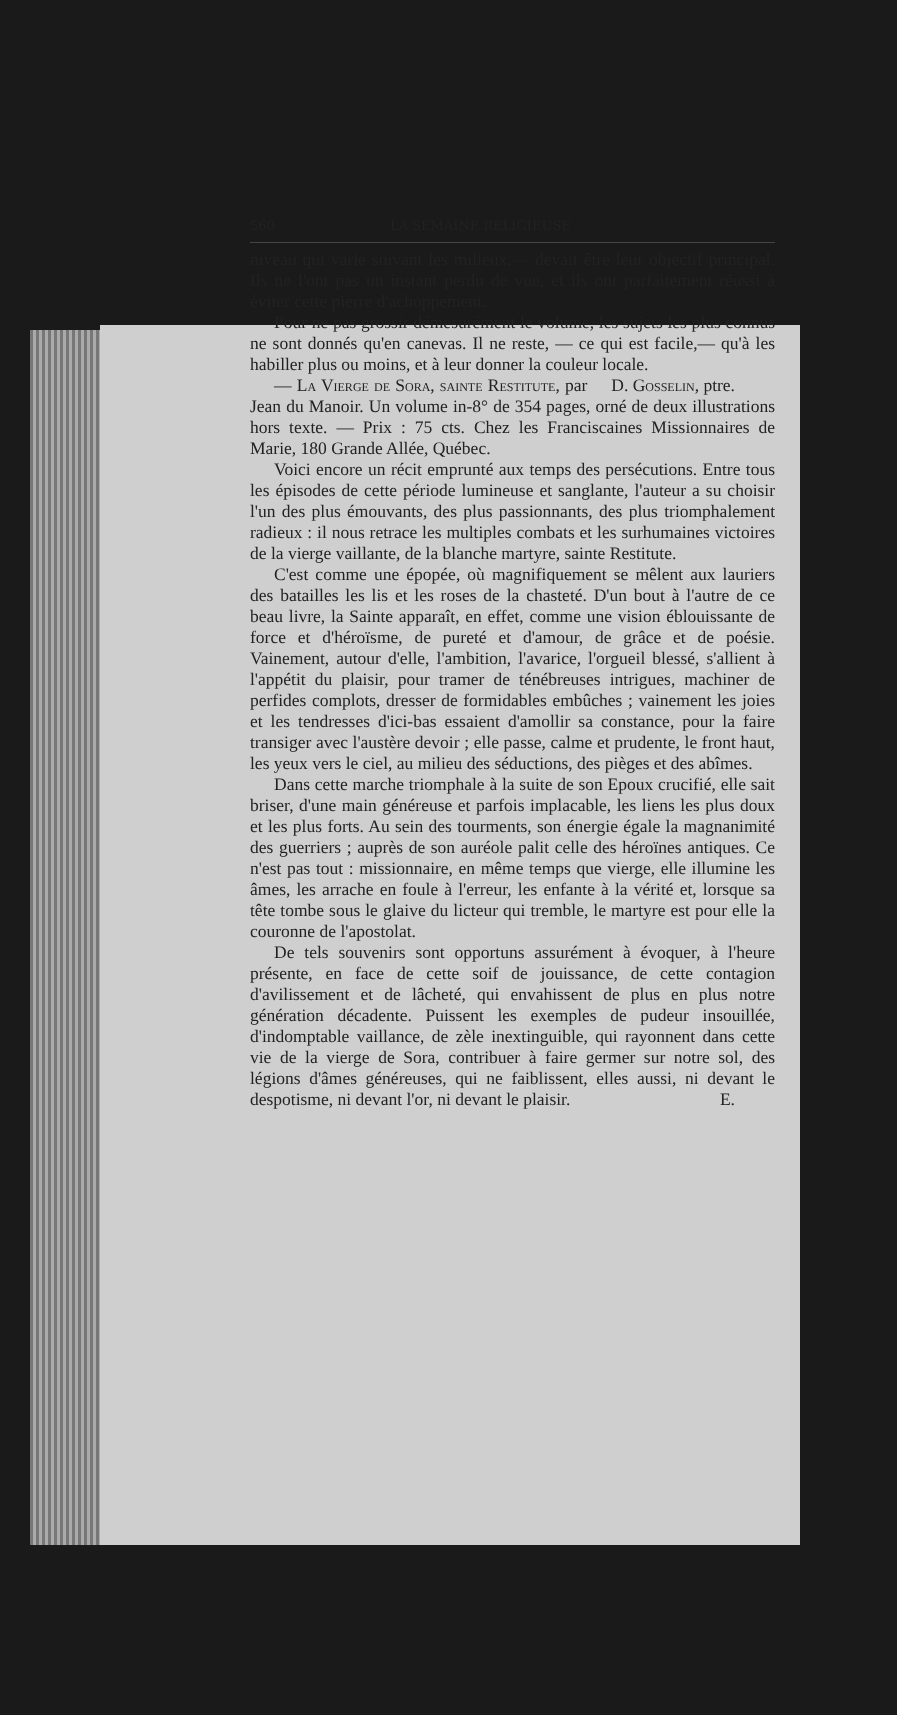560 LA SEMAINE RELIGIEUSE
niveau qui varie suivant les milieux,— devait être leur objectif principal. Ils ne l'ont pas un instant perdu de vue, et ils ont parfaitement réussi à éviter cette pierre d'achoppement.
Pour ne pas grossir démesurément le volume, les sujets les plus connus ne sont donnés qu'en canevas. Il ne reste, — ce qui est facile,— qu'à les habiller plus ou moins, et à leur donner la couleur locale. D. Gosselin, ptre.
— La Vierge de Sora, sainte Restitute, par Jean du Manoir. Un volume in-8° de 354 pages, orné de deux illustrations hors texte. — Prix : 75 cts. Chez les Franciscaines Missionnaires de Marie, 180 Grande Allée, Québec.
Voici encore un récit emprunté aux temps des persécutions. Entre tous les épisodes de cette période lumineuse et sanglante, l'auteur a su choisir l'un des plus émouvants, des plus passionnants, des plus triomphalement radieux : il nous retrace les multiples combats et les surhumaines victoires de la vierge vaillante, de la blanche martyre, sainte Restitute.
C'est comme une épopée, où magnifiquement se mêlent aux lauriers des batailles les lis et les roses de la chasteté. D'un bout à l'autre de ce beau livre, la Sainte apparaît, en effet, comme une vision éblouissante de force et d'héroïsme, de pureté et d'amour, de grâce et de poésie. Vainement, autour d'elle, l'ambition, l'avarice, l'orgueil blessé, s'allient à l'appétit du plaisir, pour tramer de ténébreuses intrigues, machiner de perfides complots, dresser de formidables embûches ; vainement les joies et les tendresses d'ici-bas essaient d'amollir sa constance, pour la faire transiger avec l'austère devoir ; elle passe, calme et prudente, le front haut, les yeux vers le ciel, au milieu des séductions, des pièges et des abîmes.
Dans cette marche triomphale à la suite de son Epoux crucifié, elle sait briser, d'une main généreuse et parfois implacable, les liens les plus doux et les plus forts. Au sein des tourments, son énergie égale la magnanimité des guerriers ; auprès de son auréole palit celle des héroïnes antiques. Ce n'est pas tout : missionnaire, en même temps que vierge, elle illumine les âmes, les arrache en foule à l'erreur, les enfante à la vérité et, lorsque sa tête tombe sous le glaive du licteur qui tremble, le martyre est pour elle la couronne de l'apostolat.
De tels souvenirs sont opportuns assurément à évoquer, à l'heure présente, en face de cette soif de jouissance, de cette contagion d'avilissement et de lâcheté, qui envahissent de plus en plus notre génération décadente. Puissent les exemples de pudeur insouillée, d'indomptable vaillance, de zèle inextinguible, qui rayonnent dans cette vie de la vierge de Sora, contribuer à faire germer sur notre sol, des légions d'âmes généreuses, qui ne faiblissent, elles aussi, ni devant le despotisme, ni devant l'or, ni devant le plaisir. E.